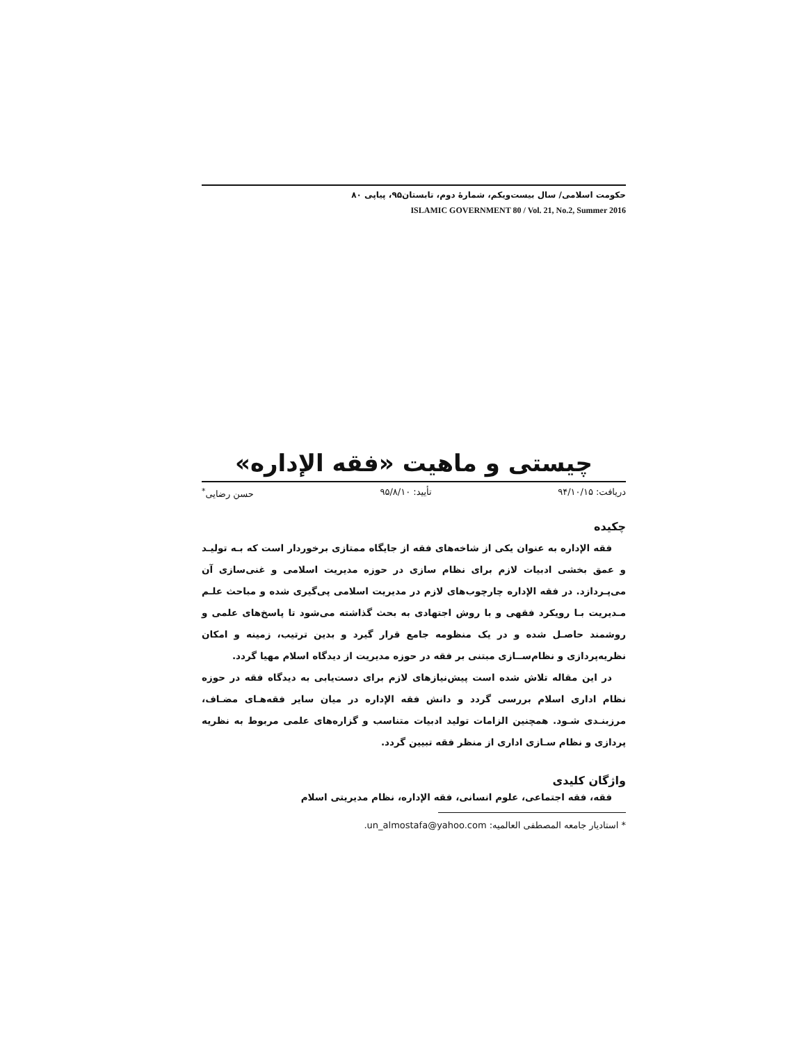حکومت اسلامی/ سال بیست‌ویکم، شمارهٔ دوم، تابستان۹۵، پیاپی ۸۰
ISLAMIC GOVERNMENT 80 / Vol. 21, No.2, Summer 2016
چیستی و ماهیت «فقه الإداره»
دریافت: ۹۴/۱۰/۱۵ تأیید: ۹۵/۸/۱۰ حسن رضایی<sup>*</sup>
چکیده
فقه الإداره به عنوان یکی از شاخه‌های فقه از جایگاه ممتازی برخوردار است که بـه تولیـد و عمق بخشی ادبیات لازم برای نظام سازی در حوزه مدیریت اسلامی و غنی‌سازی آن می‌پـردازد. در فقه الإداره چارچوب‌های لازم در مدیریت اسلامی پی‌گیری شده و مباحث علـم مـدیریت بـا رویکرد فقهی و با روش اجتهادی به بحث گذاشته می‌شود تا پاسخ‌های علمی و روشمند حاصـل شده و در یک منظومه جامع قرار گیرد و بدین ترتیب، زمینه و امکان نظریه‌پردازی و نظام‌ســازی مبتنی بر فقه در حوزه مدیریت از دیدگاه اسلام مهیا گردد.
در این مقاله تلاش شده است پیش‌نیازهای لازم برای دست‌یابی به دیدگاه فقه در حوزه نظام اداری اسلام بررسی گردد و دانش فقه الإداره در میان سایر فقه‌هـای مضـاف، مرزبنـدی شـود. همچنین الزامات تولید ادبیات متناسب و گزاره‌های علمی مربوط به نظریه پردازی و نظام سـازی اداری از منظر فقه تبیین گردد.
واژگان کلیدی
فقه، فقه اجتماعی، علوم انسانی، فقه الإداره، نظام مدیریتی اسلام
* استادیار جامعه المصطفی العالمیه: un_almostafa@yahoo.com.